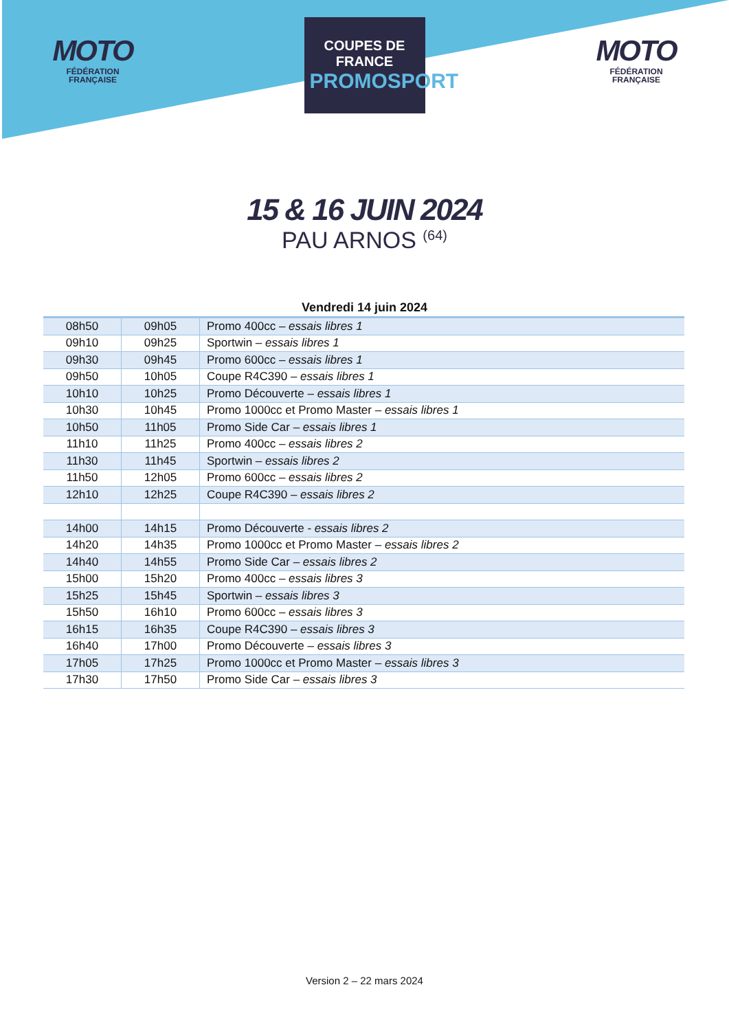MOTO
FÉDÉRATION
FRANÇAISE
COUPES DE FRANCE
PROMOSPORT
MOTO
FÉDÉRATION
FRANÇAISE
15 & 16 JUIN 2024
PAU ARNOS <sup>(64)</sup>
Vendredi 14 juin 2024
| 08h50 | 09h05 | Promo 400cc – essais libres 1 |
| 09h10 | 09h25 | Sportwin – essais libres 1 |
| 09h30 | 09h45 | Promo 600cc – essais libres 1 |
| 09h50 | 10h05 | Coupe R4C390 – essais libres 1 |
| 10h10 | 10h25 | Promo Découverte – essais libres 1 |
| 10h30 | 10h45 | Promo 1000cc et Promo Master – essais libres 1 |
| 10h50 | 11h05 | Promo Side Car – essais libres 1 |
| 11h10 | 11h25 | Promo 400cc – essais libres 2 |
| 11h30 | 11h45 | Sportwin – essais libres 2 |
| 11h50 | 12h05 | Promo 600cc – essais libres 2 |
| 12h10 | 12h25 | Coupe R4C390 – essais libres 2 |
| 14h00 | 14h15 | Promo Découverte - essais libres 2 |
| 14h20 | 14h35 | Promo 1000cc et Promo Master – essais libres 2 |
| 14h40 | 14h55 | Promo Side Car – essais libres 2 |
| 15h00 | 15h20 | Promo 400cc – essais libres 3 |
| 15h25 | 15h45 | Sportwin – essais libres 3 |
| 15h50 | 16h10 | Promo 600cc – essais libres 3 |
| 16h15 | 16h35 | Coupe R4C390 – essais libres 3 |
| 16h40 | 17h00 | Promo Découverte – essais libres 3 |
| 17h05 | 17h25 | Promo 1000cc et Promo Master – essais libres 3 |
| 17h30 | 17h50 | Promo Side Car – essais libres 3 |
Version 2 – 22 mars 2024